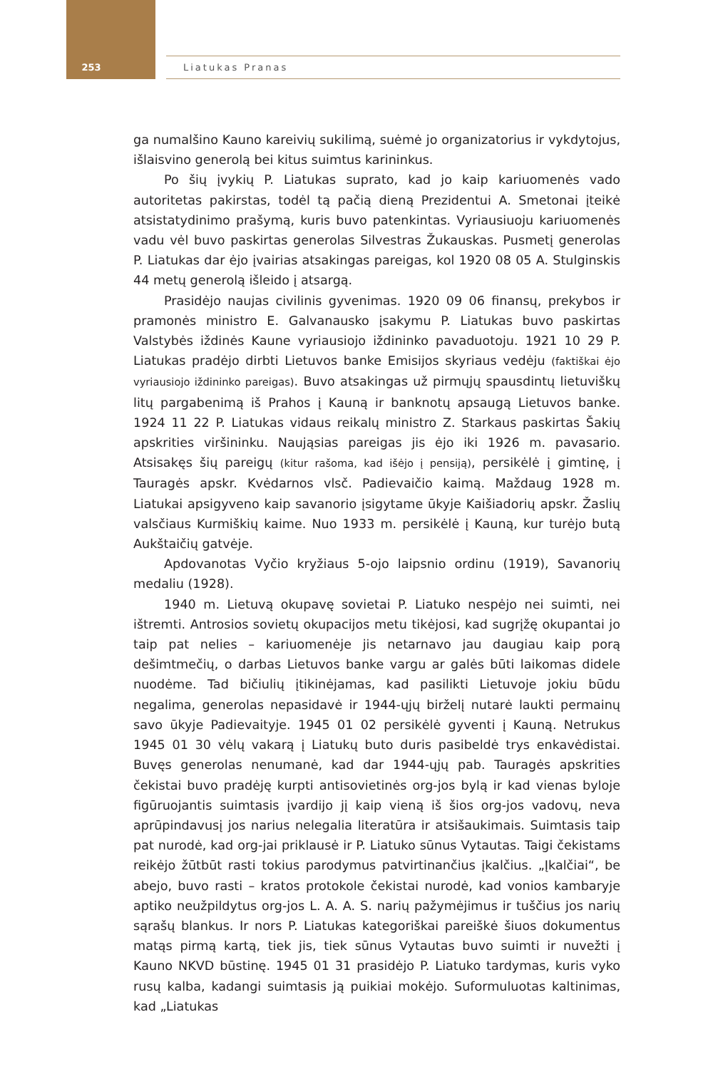253
Liatukas Pranas
ga numalšino Kauno kareivių sukilimą, suėmė jo organizatorius ir vykdytojus, išlaisvino generolą bei kitus suimtus karininkus.
Po šių įvykių P. Liatukas suprato, kad jo kaip kariuomenės vado autoritetas pakirstas, todėl tą pačią dieną Prezidentui A. Smetonai įteikė atsistatydinimo prašymą, kuris buvo patenkintas. Vyriausiuoju kariuomenės vadu vėl buvo paskirtas generolas Silvestras Žukauskas. Pusmetį generolas P. Liatukas dar ėjo įvairias atsakingas pareigas, kol 1920 08 05 A. Stulginskis 44 metų generolą išleido į atsargą.
Prasidėjo naujas civilinis gyvenimas. 1920 09 06 finansų, prekybos ir pramonės ministro E. Galvanausko įsakymu P. Liatukas buvo paskirtas Valstybės iždinės Kaune vyriausiojo iždininko pavaduotoju. 1921 10 29 P. Liatukas pradėjo dirbti Lietuvos banke Emisijos skyriaus vedėju (faktiškai ėjo vyriausiojo iždininko pareigas). Buvo atsakingas už pirmųjų spausdintų lietuviškų litų pargabenimą iš Prahos į Kauną ir banknotų apsaugą Lietuvos banke. 1924 11 22 P. Liatukas vidaus reikalų ministro Z. Starkaus paskirtas Šakių apskrities viršininku. Naująsias pareigas jis ėjo iki 1926 m. pavasario. Atsisakęs šių pareigų (kitur rašoma, kad išėjo į pensiją), persikėlė į gimtinę, į Tauragės apskr. Kvėdarnos vlsč. Padievaičio kaimą. Maždaug 1928 m. Liatukai apsigyveno kaip savanorio įsigytame ūkyje Kaišiadorių apskr. Žaslių valsčiaus Kurmiškių kaime. Nuo 1933 m. persikėlė į Kauną, kur turėjo butą Aukštaičių gatvėje.
Apdovanotas Vyčio kryžiaus 5-ojo laipsnio ordinu (1919), Savanorių medaliu (1928).
1940 m. Lietuvą okupavę sovietai P. Liatuko nespėjo nei suimti, nei ištremti. Antrosios sovietų okupacijos metu tikėjosi, kad sugrįžę okupantai jo taip pat nelies – kariuomenėje jis netarnavo jau daugiau kaip porą dešimtmečių, o darbas Lietuvos banke vargu ar galės būti laikomas didele nuodėme. Tad bičiulių įtikinėjamas, kad pasilikti Lietuvoje jokiu būdu negalima, generolas nepasidavė ir 1944-ųjų birželį nutarė laukti permainų savo ūkyje Padievaityje. 1945 01 02 persikėlė gyventi į Kauną. Netrukus 1945 01 30 vėlų vakarą į Liatukų buto duris pasibeldė trys enkavėdistai. Buvęs generolas nenumanė, kad dar 1944-ųjų pab. Tauragės apskrities čekistai buvo pradėję kurpti antisovietinės org-jos bylą ir kad vienas byloje figūruojantis suimtasis įvardijo jį kaip vieną iš šios org-jos vadovų, neva aprūpindavusį jos narius nelegalia literatūra ir atsišaukimais. Suimtasis taip pat nurodė, kad org-jai priklausė ir P. Liatuko sūnus Vytautas. Taigi čekistams reikėjo žūtbūt rasti tokius parodymus patvirtinančius įkalčius. „Įkalčiai“, be abejo, buvo rasti – kratos protokole čekistai nurodė, kad vonios kambaryje aptiko neužpildytus org-jos L. A. A. S. narių pažymėjimus ir tuščius jos narių sąrašų blankus. Ir nors P. Liatukas kategoriškai pareiškė šiuos dokumentus matąs pirmą kartą, tiek jis, tiek sūnus Vytautas buvo suimti ir nuvežti į Kauno NKVD būstinę. 1945 01 31 prasidėjo P. Liatuko tardymas, kuris vyko rusų kalba, kadangi suimtasis ją puikiai mokėjo. Suformuluotas kaltinimas, kad „Liatukas